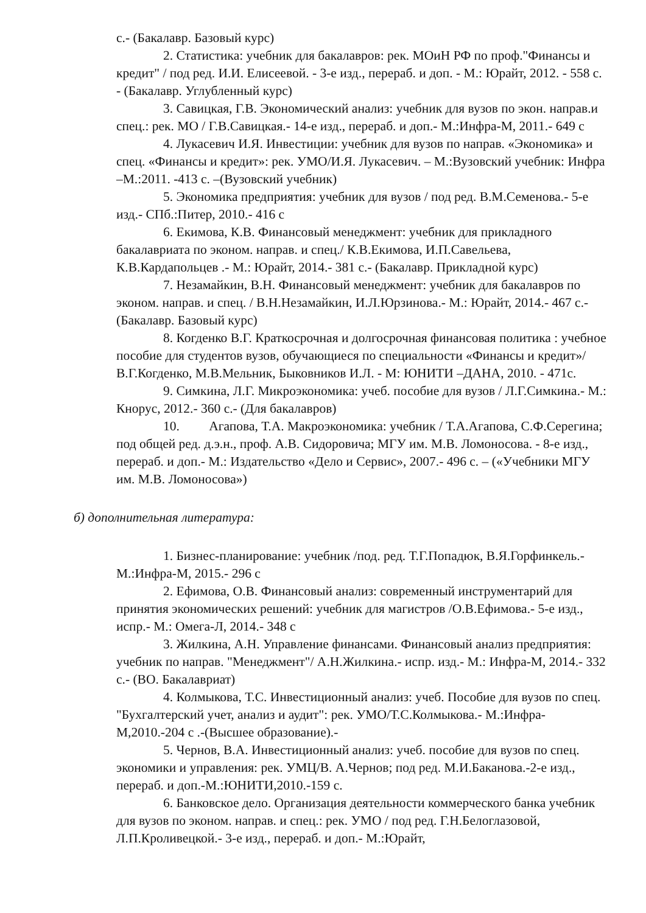с.- (Бакалавр. Базовый курс)
2. Статистика: учебник для бакалавров: рек. МОиН РФ по проф."Финансы и кредит" / под ред. И.И. Елисеевой. - 3-е изд., перераб. и доп. - М.: Юрайт, 2012. - 558 с. - (Бакалавр. Углубленный курс)
3. Савицкая, Г.В. Экономический анализ: учебник для вузов по экон. направ.и спец.: рек. МО / Г.В.Савицкая.- 14-е изд., перераб. и доп.- М.:Инфра-М, 2011.- 649 с
4. Лукасевич И.Я. Инвестиции: учебник для вузов по направ. «Экономика» и спец. «Финансы и кредит»: рек. УМО/И.Я. Лукасевич. – М.:Вузовский учебник: Инфра –М.:2011. -413 с. –(Вузовский учебник)
5. Экономика предприятия: учебник для вузов / под ред. В.М.Семенова.- 5-е изд.- СПб.:Питер, 2010.- 416 с
6. Екимова, К.В. Финансовый менеджмент: учебник для прикладного бакалавриата по эконом. направ. и спец./ К.В.Екимова, И.П.Савельева, К.В.Кардапольцев .- М.: Юрайт, 2014.- 381 с.- (Бакалавр. Прикладной курс)
7. Незамайкин, В.Н. Финансовый менеджмент: учебник для бакалавров по эконом. направ. и спец. / В.Н.Незамайкин, И.Л.Юрзинова.- М.: Юрайт, 2014.- 467 с.- (Бакалавр. Базовый курс)
8. Когденко В.Г. Краткосрочная и долгосрочная финансовая политика : учебное пособие для студентов вузов, обучающиеся по специальности «Финансы и кредит»/ В.Г.Когденко, М.В.Мельник, Быковников И.Л. - М: ЮНИТИ –ДАНА, 2010. - 471с.
9. Симкина, Л.Г. Микроэкономика: учеб. пособие для вузов / Л.Г.Симкина.- М.: Кнорус, 2012.- 360 с.- (Для бакалавров)
10. Агапова, Т.А. Макроэкономика: учебник / Т.А.Агапова, С.Ф.Серегина; под общей ред. д.э.н., проф. А.В. Сидоровича; МГУ им. М.В. Ломоносова. - 8-е изд., перераб. и доп.- М.: Издательство «Дело и Сервис», 2007.- 496 с. – («Учебники МГУ им. М.В. Ломоносова»)
б) дополнительная литература:
1. Бизнес-планирование: учебник /под. ред. Т.Г.Попадюк, В.Я.Горфинкель.- М.:Инфра-М, 2015.- 296 с
2. Ефимова, О.В. Финансовый анализ: современный инструментарий для принятия экономических решений: учебник для магистров /О.В.Ефимова.- 5-е изд., испр.- М.: Омега-Л, 2014.- 348 с
3. Жилкина, А.Н. Управление финансами. Финансовый анализ предприятия: учебник по направ. "Менеджмент"/ А.Н.Жилкина.- испр. изд.- М.: Инфра-М, 2014.- 332 с.- (ВО. Бакалавриат)
4. Колмыкова, Т.С. Инвестиционный анализ: учеб. Пособие для вузов по спец. "Бухгалтерский учет, анализ и аудит": рек. УМО/Т.С.Колмыкова.- М.:Инфра-М,2010.-204 с .-(Высшее образование).-
5. Чернов, В.А. Инвестиционный анализ: учеб. пособие для вузов по спец. экономики и управления: рек. УМЦ/В. А.Чернов; под ред. М.И.Баканова.-2-е изд., перераб. и доп.-М.:ЮНИТИ,2010.-159 с.
6. Банковское дело. Организация деятельности коммерческого банка учебник для вузов по эконом. направ. и спец.: рек. УМО / под ред. Г.Н.Белоглазовой, Л.П.Кроливецкой.- 3-е изд., перераб. и доп.- М.:Юрайт,